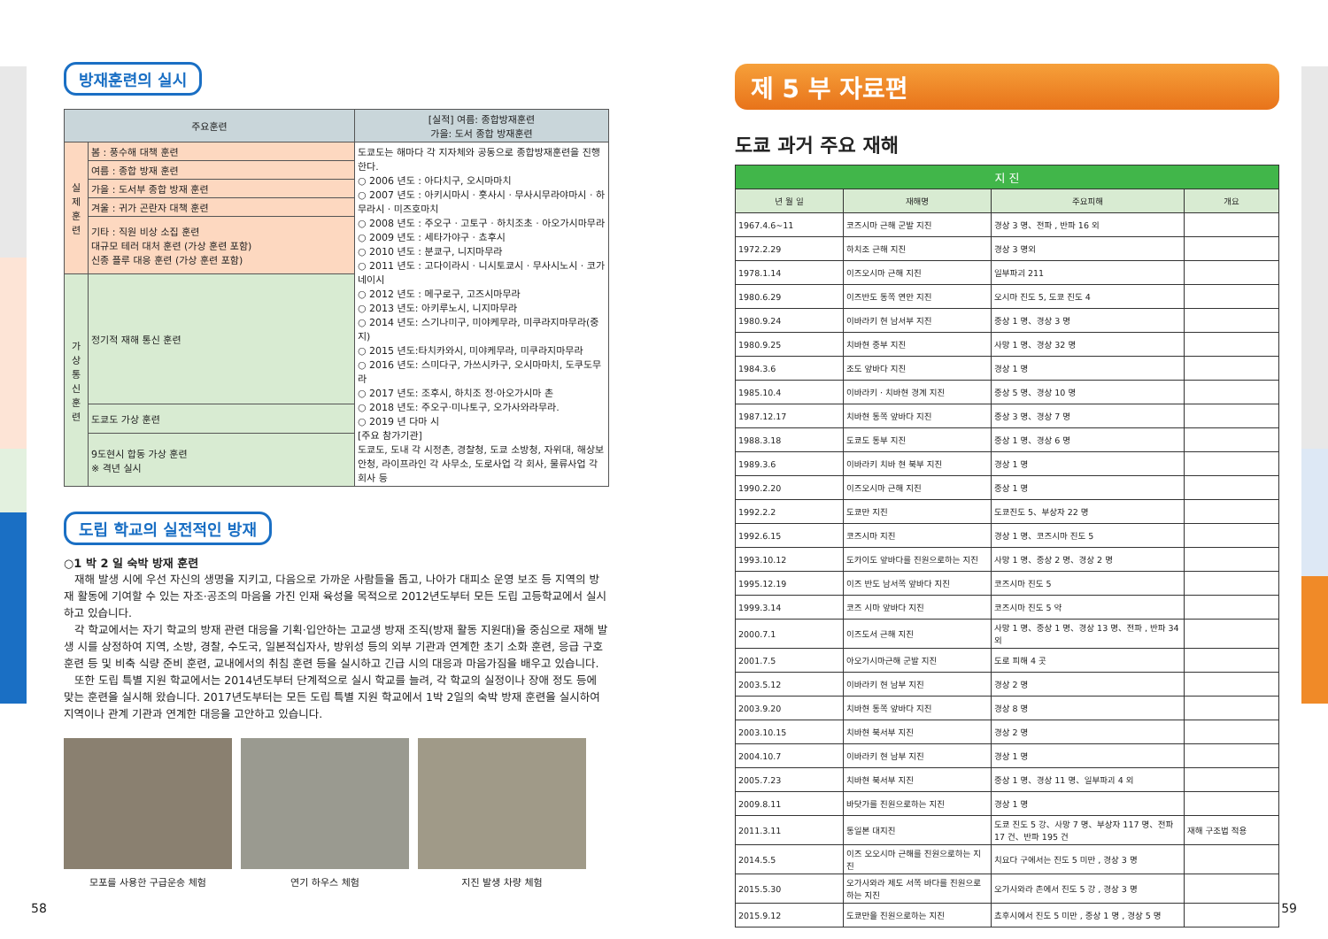방재훈련의 실시
| 주요훈련 | | [실적] 여름: 종합방재훈련 가을: 도서 종합 방재훈련 |
| 실 제 훈 련 | 봄 : 풍수해 대책 훈련 | 도쿄도는 해마다 각 지자체와 공동으로 종합방재훈련을 진행한다. ○ 2006 년도 : 아다치구, 오시마마치 ○ 2007 년도 : 아키시마시 · 훗사시 · 무사시무라야마시 · 하무라시 · 미즈호마치 ○ 2008 년도 : 주오구 · 고토구 · 하치조초 · 아오가시마무라 ○ 2009 년도 : 세타가야구 · 쵸후시 ○ 2010 년도 : 분쿄구, 니지마무라 ○ 2011 년도 : 고다이라시 · 니시토쿄시 · 무사시노시 · 코가네이시 ○ 2012 년도 : 메구로구, 고즈시마무라 ○ 2013 년도: 아키루노시, 니지마무라 ○ 2014 년도: 스기나미구, 미야케무라, 미쿠라지마무라(중지) ○ 2015 년도:타치카와시, 미야케무라, 미쿠라지마무라 ○ 2016 년도: 스미다구, 가쓰시카구, 오시마마치, 도쿠도무라 ○ 2017 년도: 조후시, 하치조 정·아오가시마 촌 ○ 2018 년도: 주오구·미나토구, 오가사와라무라. ○ 2019 년 다마 시 [주요 참가기관] 도쿄도, 도내 각 시정촌, 경찰청, 도쿄 소방청, 자위대, 해상보안청, 라이프라인 각 사무소, 도로사업 각 회사, 물류사업 각 회사 등 |
| | 여름 : 종합 방재 훈련 | |
| | 가을 : 도서부 종합 방재 훈련 | |
| | 겨울 : 귀가 곤란자 대책 훈련 | |
| | 기타 : 직원 비상 소집 훈련 대규모 테러 대처 훈련 (가상 훈련 포함) 신종 플루 대응 훈련 (가상 훈련 포함) | |
| 가 상 통 신 훈 련 | 정기적 재해 통신 훈련 | |
| | 도쿄도 가상 훈련 | |
| | 9도현시 합동 가상 훈련 ※ 격년 실시 | |
도립 학교의 실전적인 방재
○1 박 2 일 숙박 방재 훈련
재해 발생 시에 우선 자신의 생명을 지키고, 다음으로 가까운 사람들을 돕고, 나아가 대피소 운영 보조 등 지역의 방재 활동에 기여할 수 있는 자조·공조의 마음을 가진 인재 육성을 목적으로 2012년도부터 모든 도립 고등학교에서 실시하고 있습니다.
각 학교에서는 자기 학교의 방재 관련 대응을 기획·입안하는 고교생 방재 조직(방재 활동 지원대)을 중심으로 재해 발생 시를 상정하여 지역, 소방, 경찰, 수도국, 일본적십자사, 방위성 등의 외부 기관과 연계한 초기 소화 훈련, 응급 구호 훈련 등 및 비축 식량 준비 훈련, 교내에서의 취침 훈련 등을 실시하고 긴급 시의 대응과 마음가짐을 배우고 있습니다.
또한 도립 특별 지원 학교에서는 2014년도부터 단계적으로 실시 학교를 늘려, 각 학교의 실정이나 장애 정도 등에 맞는 훈련을 실시해 왔습니다. 2017년도부터는 모든 도립 특별 지원 학교에서 1박 2일의 숙박 방재 훈련을 실시하여 지역이나 관계 기관과 연계한 대응을 고안하고 있습니다.
모포를 사용한 구급운송 체험 연기 하우스 체험 지진 발생 차량 체험
제 5 부 자료편
도쿄 과거 주요 재해
| 지 진 | | | |
| 년 월 일 | 재해명 | 주요피해 | 개요 |
| 1967.4.6~11 | 코즈시마 근해 군발 지진 | 경상 3 명、전파 , 반파 16 외 | |
| 1972.2.29 | 하치조 근해 지진 | 경상 3 명외 | |
| 1978.1.14 | 이즈오시마 근해 지진 | 일부파괴 211 | |
| 1980.6.29 | 이즈반도 동쪽 연안 지진 | 오시마 진도 5, 도쿄 진도 4 | |
| 1980.9.24 | 이바라키 현 남서부 지진 | 중상 1 명、경상 3 명 | |
| 1980.9.25 | 치바현 중부 지진 | 사망 1 명、경상 32 명 | |
| 1984.3.6 | 조도 앞바다 지진 | 경상 1 명 | |
| 1985.10.4 | 이바라키 · 치바현 경계 지진 | 중상 5 명、경상 10 명 | |
| 1987.12.17 | 치바현 동쪽 앞바다 지진 | 중상 3 명、경상 7 명 | |
| 1988.3.18 | 도쿄도 동부 지진 | 중상 1 명、경상 6 명 | |
| 1989.3.6 | 이바라키 치바 현 북부 지진 | 경상 1 명 | |
| 1990.2.20 | 이즈오시마 근해 지진 | 중상 1 명 | |
| 1992.2.2 | 도쿄만 지진 | 도쿄진도 5、부상자 22 명 | |
| 1992.6.15 | 코즈시마 지진 | 경상 1 명、코즈시마 진도 5 | |
| 1993.10.12 | 도카이도 앞바다를 진원으로하는 지진 | 사망 1 명、중상 2 명、경상 2 명 | |
| 1995.12.19 | 이즈 반도 남서쪽 앞바다 지진 | 코즈시마 진도 5 | |
| 1999.3.14 | 코즈 시마 앞바다 지진 | 코즈시마 진도 5 약 | |
| 2000.7.1 | 이즈도서 근해 지진 | 사망 1 명、중상 1 명、경상 13 명、전파 , 반파 34 외 | |
| 2001.7.5 | 아오가시마근해 군발 지진 | 도로 피해 4 곳 | |
| 2003.5.12 | 이바라키 현 남부 지진 | 경상 2 명 | |
| 2003.9.20 | 치바현 동쪽 앞바다 지진 | 경상 8 명 | |
| 2003.10.15 | 치바현 북서부 지진 | 경상 2 명 | |
| 2004.10.7 | 이바라키 현 남부 지진 | 경상 1 명 | |
| 2005.7.23 | 치바현 북서부 지진 | 중상 1 명、경상 11 명、일부파괴 4 외 | |
| 2009.8.11 | 바닷가를 진원으로하는 지진 | 경상 1 명 | |
| 2011.3.11 | 동일본 대지진 | 도쿄 진도 5 강、사망 7 명、부상자 117 명、전파 17 건、반파 195 건 | 재해 구조법 적용 |
| 2014.5.5 | 이즈 오오시마 근해를 진원으로하는 지진 | 치요다 구에서는 진도 5 미만 , 경상 3 명 | |
| 2015.5.30 | 오가사와라 제도 서쪽 바다를 진원으로하는 지진 | 오가사와라 촌에서 진도 5 강 , 경상 3 명 | |
| 2015.9.12 | 도쿄만을 진원으로하는 지진 | 쵸후시에서 진도 5 미만 , 중상 1 명 , 경상 5 명 | |
58 59